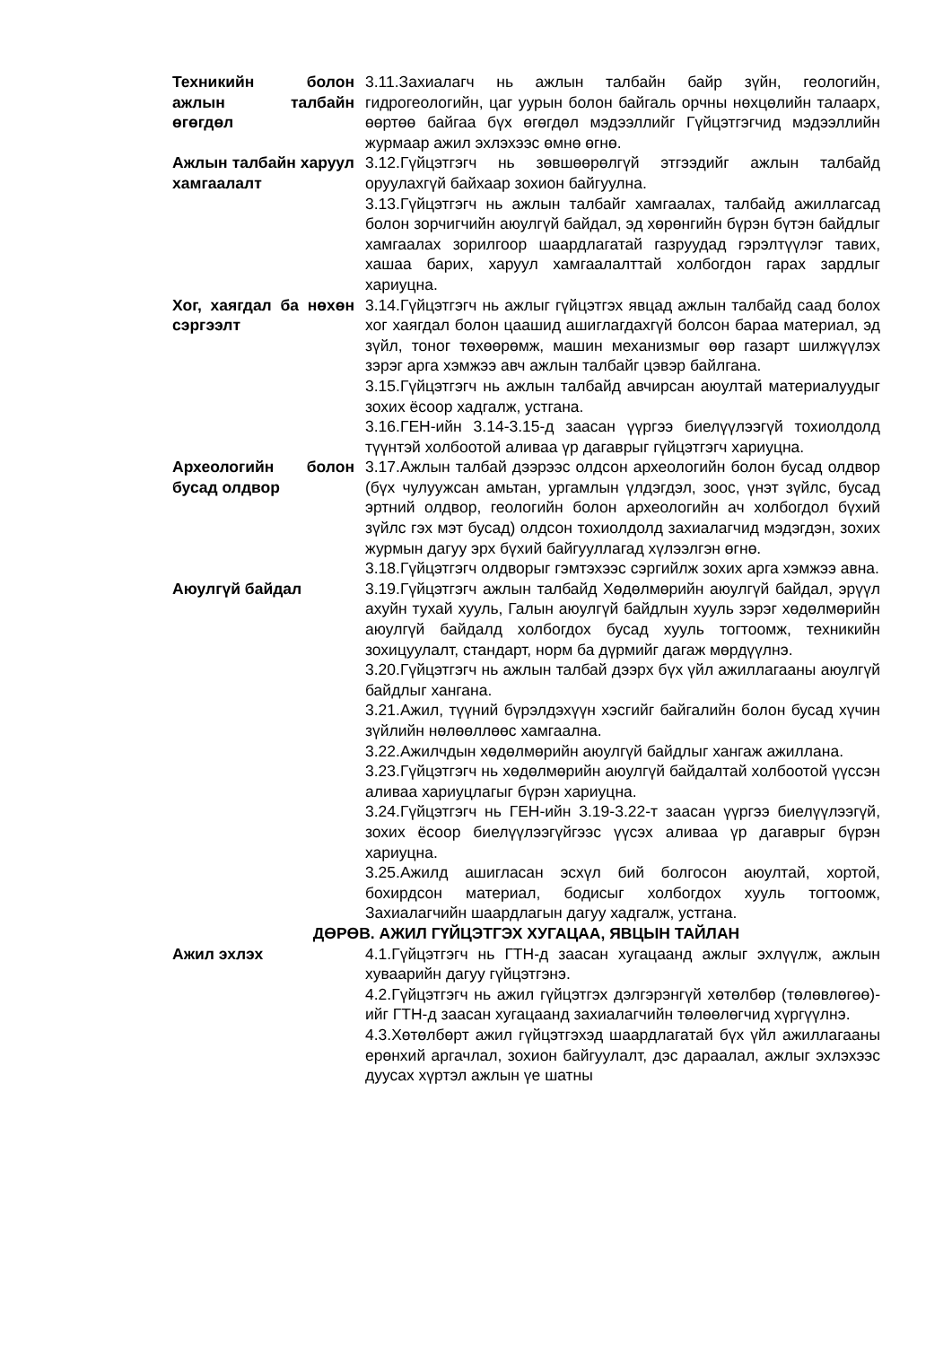Техникийн болон ажлын талбайн өгөгдөл
3.11.Захиалагч нь ажлын талбайн байр зүйн, геологийн, гидрогеологийн, цаг уурын болон байгаль орчны нөхцөлийн талаарх, өөртөө байгаа бүх өгөгдөл мэдээллийг Гүйцэтгэгчид мэдээллийн журмаар ажил эхлэхээс өмнө өгнө.
Ажлын талбайн харуул хамгаалалт
3.12.Гүйцэтгэгч нь зөвшөөрөлгүй этгээдийг ажлын талбайд оруулахгүй байхаар зохион байгуулна.
3.13.Гүйцэтгэгч нь ажлын талбайг хамгаалах, талбайд ажиллагсад болон зорчигчийн аюулгүй байдал, эд хөрөнгийн бүрэн бүтэн байдлыг хамгаалах зорилгоор шаардлагатай газруудад гэрэлтүүлэг тавих, хашаа барих, харуул хамгаалалттай холбогдон гарах зардлыг хариуцна.
Хог, хаягдал ба нөхөн сэргээлт
3.14.Гүйцэтгэгч нь ажлыг гүйцэтгэх явцад ажлын талбайд саад болох хог хаягдал болон цаашид ашиглагдахгүй болсон бараа материал, эд зүйл, тоног төхөөрөмж, машин механизмыг өөр газарт шилжүүлэх зэрэг арга хэмжээ авч ажлын талбайг цэвэр байлгана.
3.15.Гүйцэтгэгч нь ажлын талбайд авчирсан аюултай материалуудыг зохих ёсоор хадгалж, устгана.
3.16.ГЕН-ийн 3.14-3.15-д заасан үүргээ биелүүлээгүй тохиолдолд түүнтэй холбоотой аливаа үр дагаврыг гүйцэтгэгч хариуцна.
Археологийн болон бусад олдвор
3.17.Ажлын талбай дээрээс олдсон археологийн болон бусад олдвор (бүх чулуужсан амьтан, ургамлын үлдэгдэл, зоос, үнэт зүйлс, бусад эртний олдвор, геологийн болон археологийн ач холбогдол бүхий зүйлс гэх мэт бусад) олдсон тохиолдолд захиалагчид мэдэгдэн, зохих журмын дагуу эрх бүхий байгууллагад хүлээлгэн өгнө.
3.18.Гүйцэтгэгч олдворыг гэмтэхээс сэргийлж зохих арга хэмжээ авна.
Аюулгүй байдал 3.19.Гүйцэтгэгч ажлын талбайд Хөдөлмөрийн аюулгүй байдал, эрүүл ахуйн тухай хууль, Галын аюулгүй байдлын хууль зэрэг хөдөлмөрийн аюулгүй байдалд холбогдох бусад хууль тогтоомж, техникийн зохицуулалт, стандарт, норм ба дүрмийг дагаж мөрдүүлнэ.
3.20.Гүйцэтгэгч нь ажлын талбай дээрх бүх үйл ажиллагааны аюулгүй байдлыг хангана.
3.21.Ажил, түүний бүрэлдэхүүн хэсгийг байгалийн болон бусад хүчин зүйлийн нөлөөллөөс хамгаална.
3.22.Ажилчдын хөдөлмөрийн аюулгүй байдлыг хангаж ажиллана.
3.23.Гүйцэтгэгч нь хөдөлмөрийн аюулгүй байдалтай холбоотой үүссэн аливаа хариуцлагыг бүрэн хариуцна.
3.24.Гүйцэтгэгч нь ГЕН-ийн 3.19-3.22-т заасан үүргээ биелүүлээгүй, зохих ёсоор биелүүлээгүйгээс үүсэх аливаа үр дагаврыг бүрэн хариуцна.
3.25.Ажилд ашигласан эсхүл бий болгосон аюултай, хортой, бохирдсон материал, бодисыг холбогдох хууль тогтоомж, Захиалагчийн шаардлагын дагуу хадгалж, устгана.
ДӨРӨВ. АЖИЛ ГҮЙЦЭТГЭХ ХУГАЦАА, ЯВЦЫН ТАЙЛАН
Ажил эхлэх 4.1.Гүйцэтгэгч нь ГТН-д заасан хугацаанд ажлыг эхлүүлж, ажлын хуваарийн дагуу гүйцэтгэнэ.
4.2.Гүйцэтгэгч нь ажил гүйцэтгэх дэлгэрэнгүй хөтөлбөр (төлөвлөгөө)-ийг ГТН-д заасан хугацаанд захиалагчийн төлөөлөгчид хүргүүлнэ.
4.3.Хөтөлбөрт ажил гүйцэтгэхэд шаардлагатай бүх үйл ажиллагааны ерөнхий аргачлал, зохион байгуулалт, дэс дараалал, ажлыг эхлэхээс дуусах хүртэл ажлын үе шатны